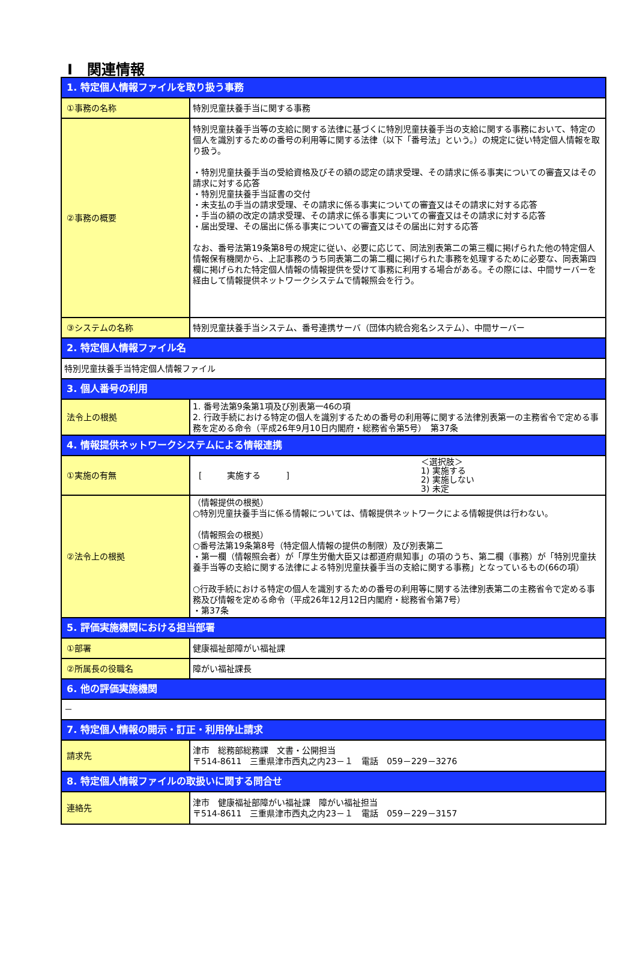Ⅰ　関連情報
| 1. 特定個人情報ファイルを取り扱う事務 | |
| ①事務の名称 | 特別児童扶養手当に関する事務 |
| ②事務の概要 | 特別児童扶養手当等の支給に関する法律に基づくに特別児童扶養手当の支給に関する事務において、特定の個人を識別するための番号の利用等に関する法律（以下「番号法」という。）の規定に従い特定個人情報を取り扱う。 ・特別児童扶養手当の受給資格及びその額の認定の請求受理、その請求に係る事実についての審査又はその請求に対する応答 ・特別児童扶養手当証書の交付 ・未支払の手当の請求受理、その請求に係る事実についての審査又はその請求に対する応答 ・手当の額の改定の請求受理、その請求に係る事実についての審査又はその請求に対する応答 ・届出受理、その届出に係る事実についての審査又はその届出に対する応答 なお、番号法第19条第8号の規定に従い、必要に応じて、同法別表第二の第三欄に掲げられた他の特定個人情報保有機関から、上記事務のうち同表第二の第二欄に掲げられた事務を処理するために必要な、同表第四欄に掲げられた特定個人情報の情報提供を受けて事務に利用する場合がある。その際には、中間サーバーを経由して情報提供ネットワークシステムで情報照会を行う。 |
| ③システムの名称 | 特別児童扶養手当システム、番号連携サーバ（団体内統合宛名システム）、中間サーバー |
| 2. 特定個人情報ファイル名 | |
| 特別児童扶養手当特定個人情報ファイル | |
| 3. 個人番号の利用 | |
| 法令上の根拠 | 1. 番号法第9条第1項及び別表第一46の項 2. 行政手続における特定の個人を識別するための番号の利用等に関する法律別表第一の主務省令で定める事務を定める命令（平成26年9月10日内閣府・総務省令第5号） 第37条 |
| 4. 情報提供ネットワークシステムによる情報連携 | |
| ①実施の有無 | [ 実施する ] ＜選択肢＞ 1) 実施する 2) 実施しない 3) 未定 |
| ②法令上の根拠 | （情報提供の根拠） ○特別児童扶養手当に係る情報については、情報提供ネットワークによる情報提供は行わない。 （情報照会の根拠） ○番号法第19条第8号（特定個人情報の提供の制限）及び別表第二 ・第一欄（情報照会者）が「厚生労働大臣又は都道府県知事」の項のうち、第二欄（事務）が「特別児童扶養手当等の支給に関する法律による特別児童扶養手当の支給に関する事務」となっているもの(66の項） ○行政手続における特定の個人を識別するための番号の利用等に関する法律別表第二の主務省令で定める事務及び情報を定める命令（平成26年12月12日内閣府・総務省令第7号） ・第37条 |
| 5. 評価実施機関における担当部署 | |
| ①部署 | 健康福祉部障がい福祉課 |
| ②所属長の役職名 | 障がい福祉課長 |
| 6. 他の評価実施機関 | |
| － | |
| 7. 特定個人情報の開示・訂正・利用停止請求 | |
| 請求先 | 津市 総務部総務課 文書・公開担当 〒514-8611 三重県津市西丸之内23－１ 電話 059－229－3276 |
| 8. 特定個人情報ファイルの取扱いに関する問合せ | |
| 連絡先 | 津市 健康福祉部障がい福祉課 障がい福祉担当 〒514-8611 三重県津市西丸之内23－１ 電話 059－229－3157 |